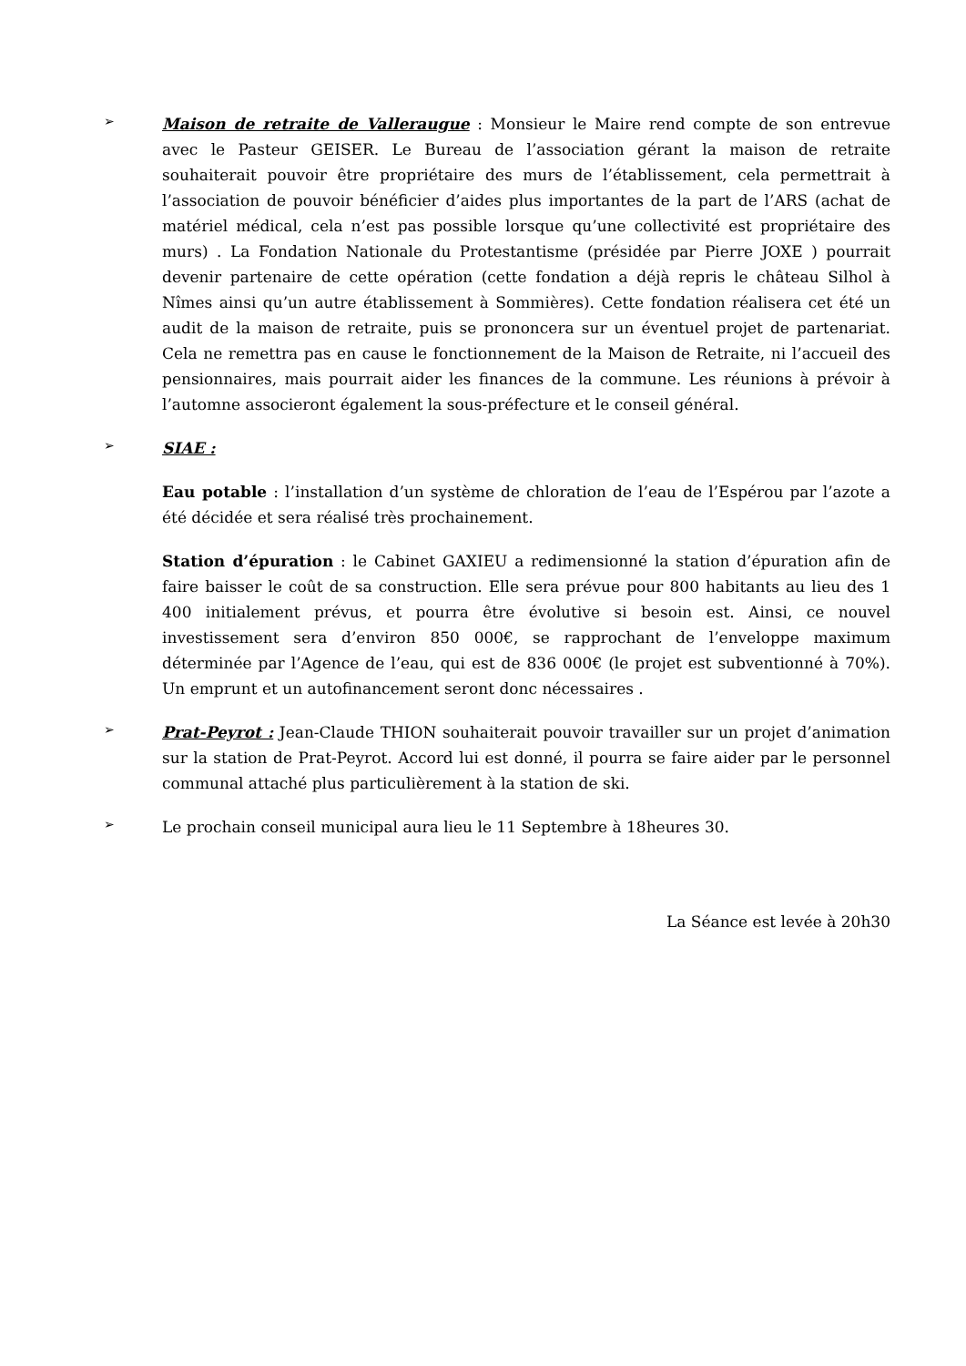➢
Maison de retraite de Valleraugue : Monsieur le Maire rend compte de son entrevue avec le Pasteur GEISER. Le Bureau de l’association gérant la maison de retraite souhaiterait pouvoir être propriétaire des murs de l’établissement, cela permettrait à l’association de pouvoir bénéficier d’aides plus importantes de la part de l’ARS (achat de matériel médical, cela n’est pas possible lorsque qu’une collectivité est propriétaire des murs) . La Fondation Nationale du Protestantisme (présidée par Pierre JOXE ) pourrait devenir partenaire de cette opération (cette fondation a déjà repris le château Silhol à Nîmes ainsi qu’un autre établissement à Sommières). Cette fondation réalisera cet été un audit de la maison de retraite, puis se prononcera sur un éventuel projet de partenariat. Cela ne remettra pas en cause le fonctionnement de la Maison de Retraite, ni l’accueil des pensionnaires, mais pourrait aider les finances de la commune. Les réunions à prévoir à l’automne associeront également la sous-préfecture et le conseil général.
➢
SIAE :
Eau potable : l’installation d’un système de chloration de l’eau de l’Espérou par l’azote a été décidée et sera réalisé très prochainement.
Station d’épuration : le Cabinet GAXIEU a redimensionné la station d’épuration afin de faire baisser le coût de sa construction. Elle sera prévue pour 800 habitants au lieu des 1 400 initialement prévus, et pourra être évolutive si besoin est. Ainsi, ce nouvel investissement sera d’environ 850 000€, se rapprochant de l’enveloppe maximum déterminée par l’Agence de l’eau, qui est de 836 000€ (le projet est subventionné à 70%). Un emprunt et un autofinancement seront donc nécessaires .
➢
Prat-Peyrot : Jean-Claude THION souhaiterait pouvoir travailler sur un projet d’animation sur la station de Prat-Peyrot. Accord lui est donné, il pourra se faire aider par le personnel communal attaché plus particulièrement à la station de ski.
➢
Le prochain conseil municipal aura lieu le 11 Septembre à 18heures 30.
La Séance est levée à 20h30